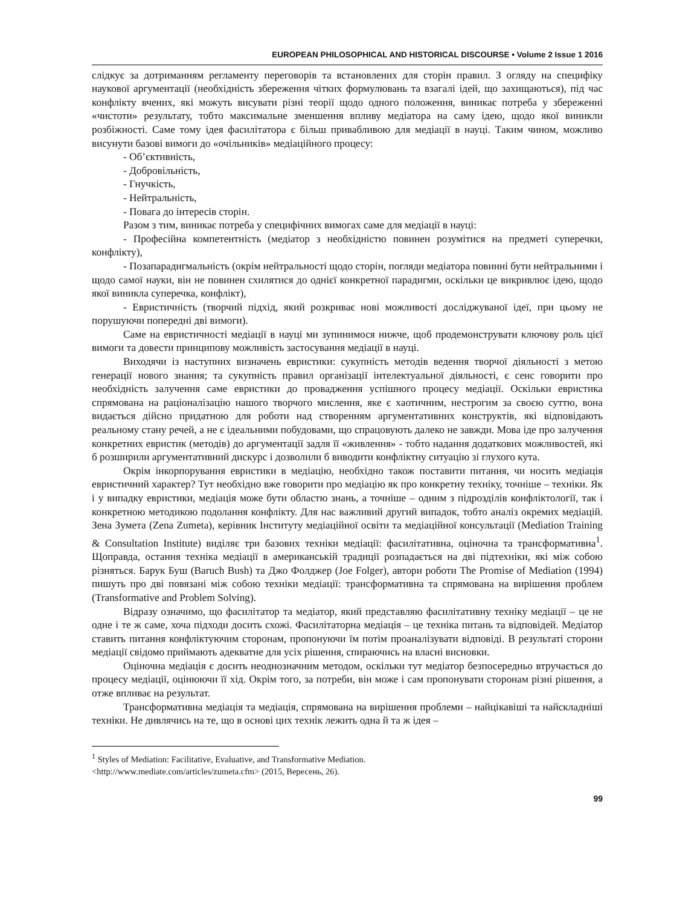EUROPEAN PHILOSOPHICAL AND HISTORICAL DISCOURSE • Volume 2 Issue 1 2016
слідкує за дотриманням регламенту переговорів та встановлених для сторін правил. З огляду на специфіку наукової аргументації (необхідність збереження чітких формулювань та взагалі ідей, що захищаються), під час конфлікту вчених, які можуть висувати різні теорії щодо одного положення, виникає потреба у збереженні «чистоти» результату, тобто максимальне зменшення впливу медіатора на саму ідею, щодо якої виникли розбіжності. Саме тому ідея фасилітатора є більш привабливою для медіації в науці. Таким чином, можливо висунути базові вимоги до «очільників» медіаційного процесу:
- Об’єктивність,
- Добровільність,
- Гнучкість,
- Нейтральність,
- Повага до інтересів сторін.
Разом з тим, виникає потреба у специфічних вимогах саме для медіації в науці:
- Професійна компетентність (медіатор з необхідністю повинен розумітися на предметі суперечки, конфлікту),
- Позапарадигмальність (окрім нейтральності щодо сторін, погляди медіатора повинні бути нейтральними і щодо самої науки, він не повинен схилятися до однієї конкретної парадигми, оскільки це викривлює ідею, щодо якої виникла суперечка, конфлікт),
- Евристичність (творчий підхід, який розкриває нові можливості досліджуваної ідеї, при цьому не порушуючи попередні дві вимоги).
Саме на евристичності медіації в науці ми зупинимося нижче, щоб продемонструвати ключову роль цієї вимоги та довести принципову можливість застосування медіації в науці.
Виходячи із наступних визначень евристики: сукупність методів ведення творчої діяльності з метою генерації нового знання; та сукупність правил організації інтелектуальної діяльності, є сенс говорити про необхідність залучення саме евристики до провадження успішного процесу медіації. Оскільки евристика спрямована на раціоналізацію нашого творчого мислення, яке є хаотичним, нестрогим за своєю суттю, вона видається дійсно придатною для роботи над створенням аргументативних конструктів, які відповідають реальному стану речей, а не є ідеальними побудовами, що спрацовують далеко не завжди. Мова іде про залучення конкретних евристик (методів) до аргументації задля її «живлення» - тобто надання додаткових можливостей, які б розширили аргументативний дискурс і дозволили б виводити конфліктну ситуацію зі глухого кута.
Окрім інкорпорування евристики в медіацію, необхідно також поставити питання, чи носить медіація евристичний характер? Тут необхідно вже говорити про медіацію як про конкретну техніку, точніше – техніки. Як і у випадку евристики, медіація може бути областю знань, а точніше – одним з підрозділів конфліктології, так і конкретною методикою подолання конфлікту. Для нас важливий другий випадок, тобто аналіз окремих медіацій. Зена Зумета (Zena Zumeta), керівник Інституту медіаційної освіти та медіаційної консультації (Mediation Training & Consultation Institute) виділяє три базових техніки медіації: фасилітативна, оціночна та трансформативна<sup>1</sup>. Щоправда, остання техніка медіації в американській традиції розпадається на дві підтехніки, які між собою різняться. Барук Буш (Baruch Bush) та Джо Фолджер (Joe Folger), автори роботи The Promise of Mediation (1994) пишуть про дві повязані між собою техніки медіації: трансформативна та спрямована на вирішення проблем (Transformative and Problem Solving).
Відразу означимо, що фасилітатор та медіатор, який представляю фасилітативну техніку медіації – це не одне і те ж саме, хоча підходи досить схожі. Фасилітаторна медіація – це техніка питань та відповідей. Медіатор ставить питання конфліктуючим сторонам, пропонуючи їм потім проаналізувати відповіді. В результаті сторони медіації свідомо приймають адекватне для усіх рішення, спираючись на власні висновки.
Оціночна медіація є досить неоднозначним методом, оскільки тут медіатор безпосередньо втручається до процесу медіації, оцінюючи її хід. Окрім того, за потреби, він може і сам пропонувати сторонам різні рішення, а отже впливає на результат.
Трансформативна медіація та медіація, спрямована на вирішення проблеми – найцікавіші та найскладніші техніки. Не дивлячись на те, що в основі цих технік лежить одна й та ж ідея –
<sup>1</sup> Styles of Mediation: Facilitative, Evaluative, and Transformative Mediation.
<http://www.mediate.com/articles/zumeta.cfm> (2015, Вересень, 26).
99